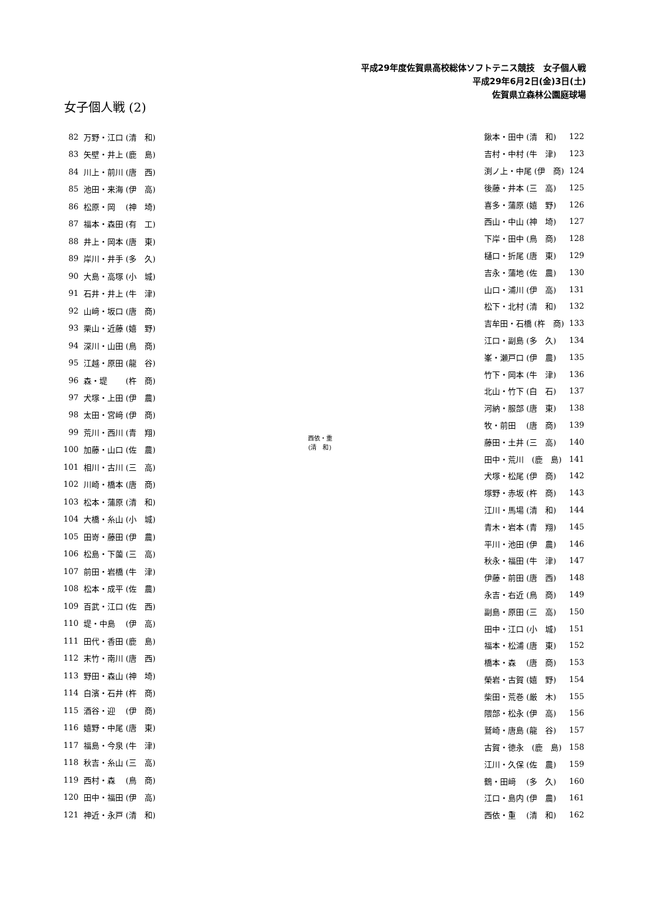平成29年度佐賀県高校総体ソフトテニス競技　女子個人戦
平成29年6月2日(金)3日(土)
佐賀県立森林公園庭球場
女子個人戦 (2)
| 82 | 万野・江口 (清 和) |
| 83 | 矢壁・井上 (鹿 島) |
| 84 | 川上・前川 (唐 西) |
| 85 | 池田・来海 (伊 高) |
| 86 | 松原・岡 (神 埼) |
| 87 | 福本・森田 (有 工) |
| 88 | 井上・岡本 (唐 東) |
| 89 | 岸川・井手 (多 久) |
| 90 | 大島・高塚 (小 城) |
| 91 | 石井・井上 (牛 津) |
| 92 | 山﨑・坂口 (唐 商) |
| 93 | 栗山・近藤 (嬉 野) |
| 94 | 深川・山田 (鳥 商) |
| 95 | 江越・原田 (龍 谷) |
| 96 | 森・堤 (杵 商) |
| 97 | 犬塚・上田 (伊 農) |
| 98 | 太田・宮﨑 (伊 商) |
| 99 | 荒川・西川 (青 翔) |
| 100 | 加藤・山口 (佐 農) |
| 101 | 相川・古川 (三 高) |
| 102 | 川崎・橋本 (唐 商) |
| 103 | 松本・蒲原 (清 和) |
| 104 | 大橋・糸山 (小 城) |
| 105 | 田嵜・藤田 (伊 農) |
| 106 | 松島・下薗 (三 高) |
| 107 | 前田・岩橋 (牛 津) |
| 108 | 松本・成平 (佐 農) |
| 109 | 百武・江口 (佐 西) |
| 110 | 堤・中島 (伊 高) |
| 111 | 田代・香田 (鹿 島) |
| 112 | 末竹・南川 (唐 西) |
| 113 | 野田・森山 (神 埼) |
| 114 | 白濱・石井 (杵 商) |
| 115 | 酒谷・迎 (伊 商) |
| 116 | 嬉野・中尾 (唐 東) |
| 117 | 福島・今泉 (牛 津) |
| 118 | 秋吉・糸山 (三 高) |
| 119 | 西村・森 (鳥 商) |
| 120 | 田中・福田 (伊 高) |
| 121 | 神近・永戸 (清 和) |
西依・重
(清　和)
| 鍬本・田中 (清 和) | 122 |
| 吉村・中村 (牛 津) | 123 |
| 渕ノ上・中尾 (伊 商) | 124 |
| 後藤・井本 (三 高) | 125 |
| 喜多・蒲原 (嬉 野) | 126 |
| 西山・中山 (神 埼) | 127 |
| 下岸・田中 (鳥 商) | 128 |
| 樋口・折尾 (唐 東) | 129 |
| 吉永・蒲地 (佐 農) | 130 |
| 山口・浦川 (伊 高) | 131 |
| 松下・北村 (清 和) | 132 |
| 吉牟田・石橋 (杵 商) | 133 |
| 江口・副島 (多 久) | 134 |
| 峯・瀬戸口 (伊 農) | 135 |
| 竹下・岡本 (牛 津) | 136 |
| 北山・竹下 (白 石) | 137 |
| 河納・服部 (唐 東) | 138 |
| 牧・前田 (唐 商) | 139 |
| 藤田・土井 (三 高) | 140 |
| 田中・荒川 (鹿 島) | 141 |
| 犬塚・松尾 (伊 商) | 142 |
| 塚野・赤坂 (杵 商) | 143 |
| 江川・馬場 (清 和) | 144 |
| 青木・岩本 (青 翔) | 145 |
| 平川・池田 (伊 農) | 146 |
| 秋永・福田 (牛 津) | 147 |
| 伊藤・前田 (唐 西) | 148 |
| 永吉・右近 (鳥 商) | 149 |
| 副島・原田 (三 高) | 150 |
| 田中・江口 (小 城) | 151 |
| 福本・松浦 (唐 東) | 152 |
| 橋本・森 (唐 商) | 153 |
| 榮岩・古賀 (嬉 野) | 154 |
| 柴田・荒巻 (厳 木) | 155 |
| 隈部・松永 (伊 高) | 156 |
| 鷲崎・唐島 (龍 谷) | 157 |
| 古賀・徳永 (鹿 島) | 158 |
| 江川・久保 (佐 農) | 159 |
| 鶴・田﨑 (多 久) | 160 |
| 江口・島内 (伊 農) | 161 |
| 西依・重 (清 和) | 162 |